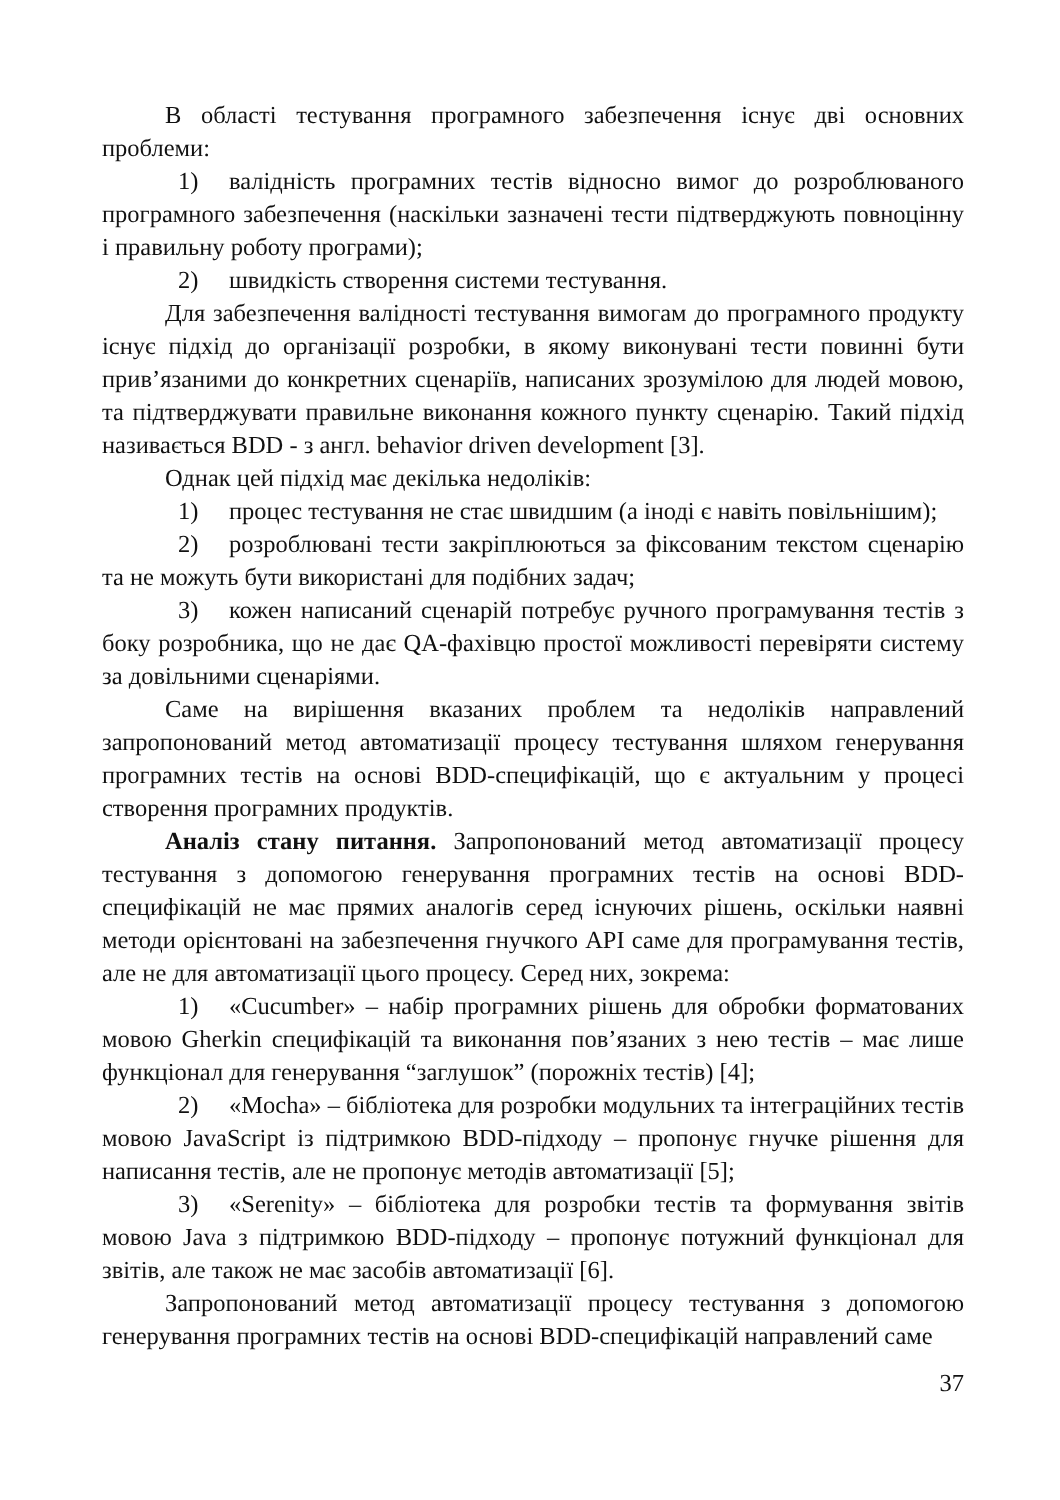В області тестування програмного забезпечення існує дві основних проблеми:
1) валідність програмних тестів відносно вимог до розроблюваного програмного забезпечення (наскільки зазначені тести підтверджують повноцінну і правильну роботу програми);
2) швидкість створення системи тестування.
Для забезпечення валідності тестування вимогам до програмного продукту існує підхід до організації розробки, в якому виконувані тести повинні бути прив’язаними до конкретних сценаріїв, написаних зрозумілою для людей мовою, та підтверджувати правильне виконання кожного пункту сценарію. Такий підхід називається BDD - з англ. behavior driven development [3].
Однак цей підхід має декілька недоліків:
1) процес тестування не стає швидшим (а іноді є навіть повільнішим);
2) розроблювані тести закріплюються за фіксованим текстом сценарію та не можуть бути використані для подібних задач;
3) кожен написаний сценарій потребує ручного програмування тестів з боку розробника, що не дає QA-фахівцю простої можливості перевіряти систему за довільними сценаріями.
Саме на вирішення вказаних проблем та недоліків направлений запропонований метод автоматизації процесу тестування шляхом генерування програмних тестів на основі BDD-специфікацій, що є актуальним у процесі створення програмних продуктів.
Аналіз стану питання. Запропонований метод автоматизації процесу тестування з допомогою генерування програмних тестів на основі BDD-специфікацій не має прямих аналогів серед існуючих рішень, оскільки наявні методи орієнтовані на забезпечення гнучкого API саме для програмування тестів, але не для автоматизації цього процесу. Серед них, зокрема:
1) «Cucumber» – набір програмних рішень для обробки форматованих мовою Gherkin специфікацій та виконання пов’язаних з нею тестів – має лише функціонал для генерування “заглушок” (порожніх тестів) [4];
2) «Mocha» – бібліотека для розробки модульних та інтеграційних тестів мовою JavaScript із підтримкою BDD-підходу – пропонує гнучке рішення для написання тестів, але не пропонує методів автоматизації [5];
3) «Serenity» – бібліотека для розробки тестів та формування звітів мовою Java з підтримкою BDD-підходу – пропонує потужний функціонал для звітів, але також не має засобів автоматизації [6].
Запропонований метод автоматизації процесу тестування з допомогою генерування програмних тестів на основі BDD-специфікацій направлений саме
37